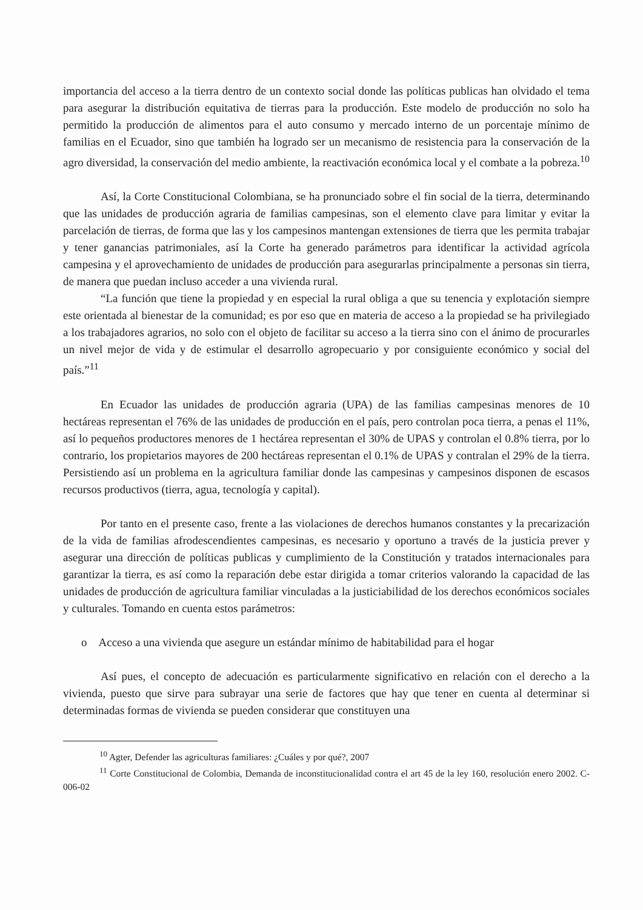importancia del acceso a la tierra dentro de un contexto social donde las políticas publicas han olvidado el tema para asegurar la distribución equitativa de tierras para la producción. Este modelo de producción no solo ha permitido la producción de alimentos para el auto consumo y mercado interno de un porcentaje mínimo de familias en el Ecuador, sino que también ha logrado ser un mecanismo de resistencia para la conservación de la agro diversidad, la conservación del medio ambiente, la reactivación económica local y el combate a la pobreza.<sup>10</sup>
Así, la Corte Constitucional Colombiana, se ha pronunciado sobre el fin social de la tierra, determinando que las unidades de producción agraria de familias campesinas, son el elemento clave para limitar y evitar la parcelación de tierras, de forma que las y los campesinos mantengan extensiones de tierra que les permita trabajar y tener ganancias patrimoniales, así la Corte ha generado parámetros para identificar la actividad agrícola campesina y el aprovechamiento de unidades de producción para asegurarlas principalmente a personas sin tierra, de manera que puedan incluso acceder a una vivienda rural.
“La función que tiene la propiedad y en especial la rural obliga a que su tenencia y explotación siempre este orientada al bienestar de la comunidad; es por eso que en materia de acceso a la propiedad se ha privilegiado a los trabajadores agrarios, no solo con el objeto de facilitar su acceso a la tierra sino con el ánimo de procurarles un nivel mejor de vida y de estimular el desarrollo agropecuario y por consiguiente económico y social del país.”<sup>11</sup>
En Ecuador las unidades de producción agraria (UPA) de las familias campesinas menores de 10 hectáreas representan el 76% de las unidades de producción en el país, pero controlan poca tierra, a penas el 11%, así lo pequeños productores menores de 1 hectárea representan el 30% de UPAS y controlan el 0.8% tierra, por lo contrario, los propietarios mayores de 200 hectáreas representan el 0.1% de UPAS y contralan el 29% de la tierra. Persistiendo así un problema en la agricultura familiar donde las campesinas y campesinos disponen de escasos recursos productivos (tierra, agua, tecnología y capital).
Por tanto en el presente caso, frente a las violaciones de derechos humanos constantes y la precarización de la vida de familias afrodescendientes campesinas, es necesario y oportuno a través de la justicia prever y asegurar una dirección de políticas publicas y cumplimiento de la Constitución y tratados internacionales para garantizar la tierra, es así como la reparación debe estar dirigida a tomar criterios valorando la capacidad de las unidades de producción de agricultura familiar vinculadas a la justiciabilidad de los derechos económicos sociales y culturales. Tomando en cuenta estos parámetros:
o Acceso a una vivienda que asegure un estándar mínimo de habitabilidad para el hogar
Así pues, el concepto de adecuación es particularmente significativo en relación con el derecho a la vivienda, puesto que sirve para subrayar una serie de factores que hay que tener en cuenta al determinar si determinadas formas de vivienda se pueden considerar que constituyen una
<sup>10</sup> Agter, Defender las agriculturas familiares: ¿Cuáles y por qué?, 2007
<sup>11</sup> Corte Constitucional de Colombia, Demanda de inconstitucionalidad contra el art 45 de la ley 160, resolución enero 2002. C-006-02